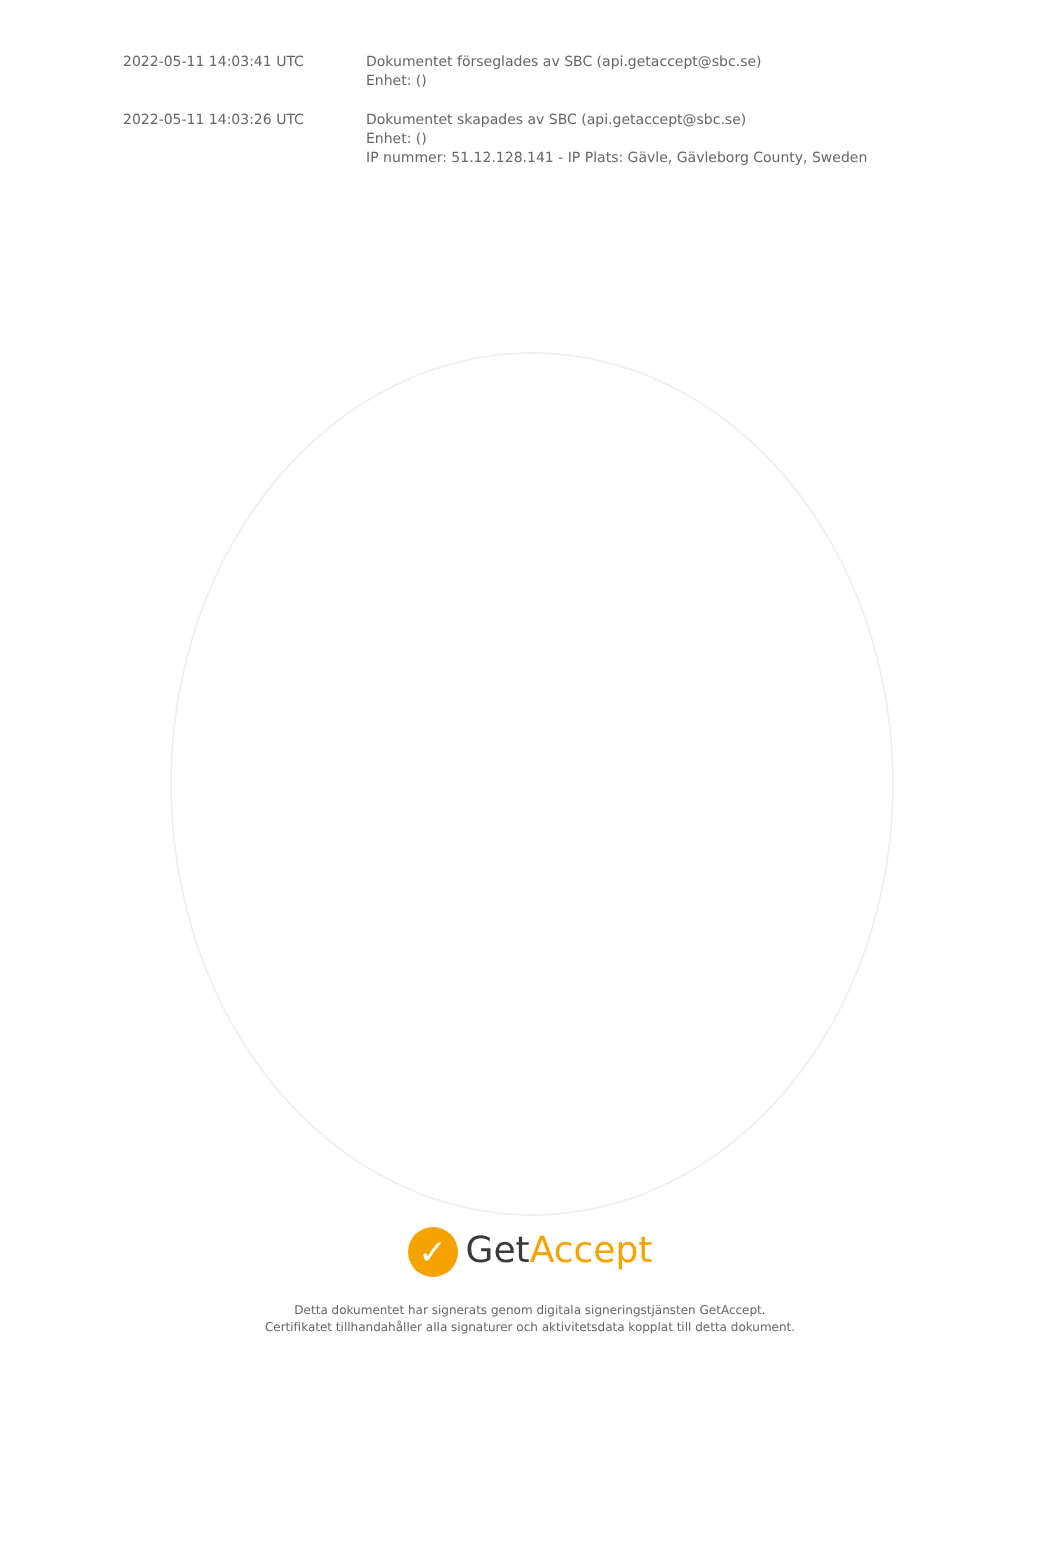| 2022-05-11 14:03:41 UTC | Dokumentet förseglades av SBC (api.getaccept@sbc.se) Enhet: () |
| 2022-05-11 14:03:26 UTC | Dokumentet skapades av SBC (api.getaccept@sbc.se) Enhet: () IP nummer: 51.12.128.141 - IP Plats: Gävle, Gävleborg County, Sweden |
✓ GetAccept
Detta dokumentet har signerats genom digitala signeringstjänsten GetAccept.
Certifikatet tillhandahåller alla signaturer och aktivitetsdata kopplat till detta dokument.